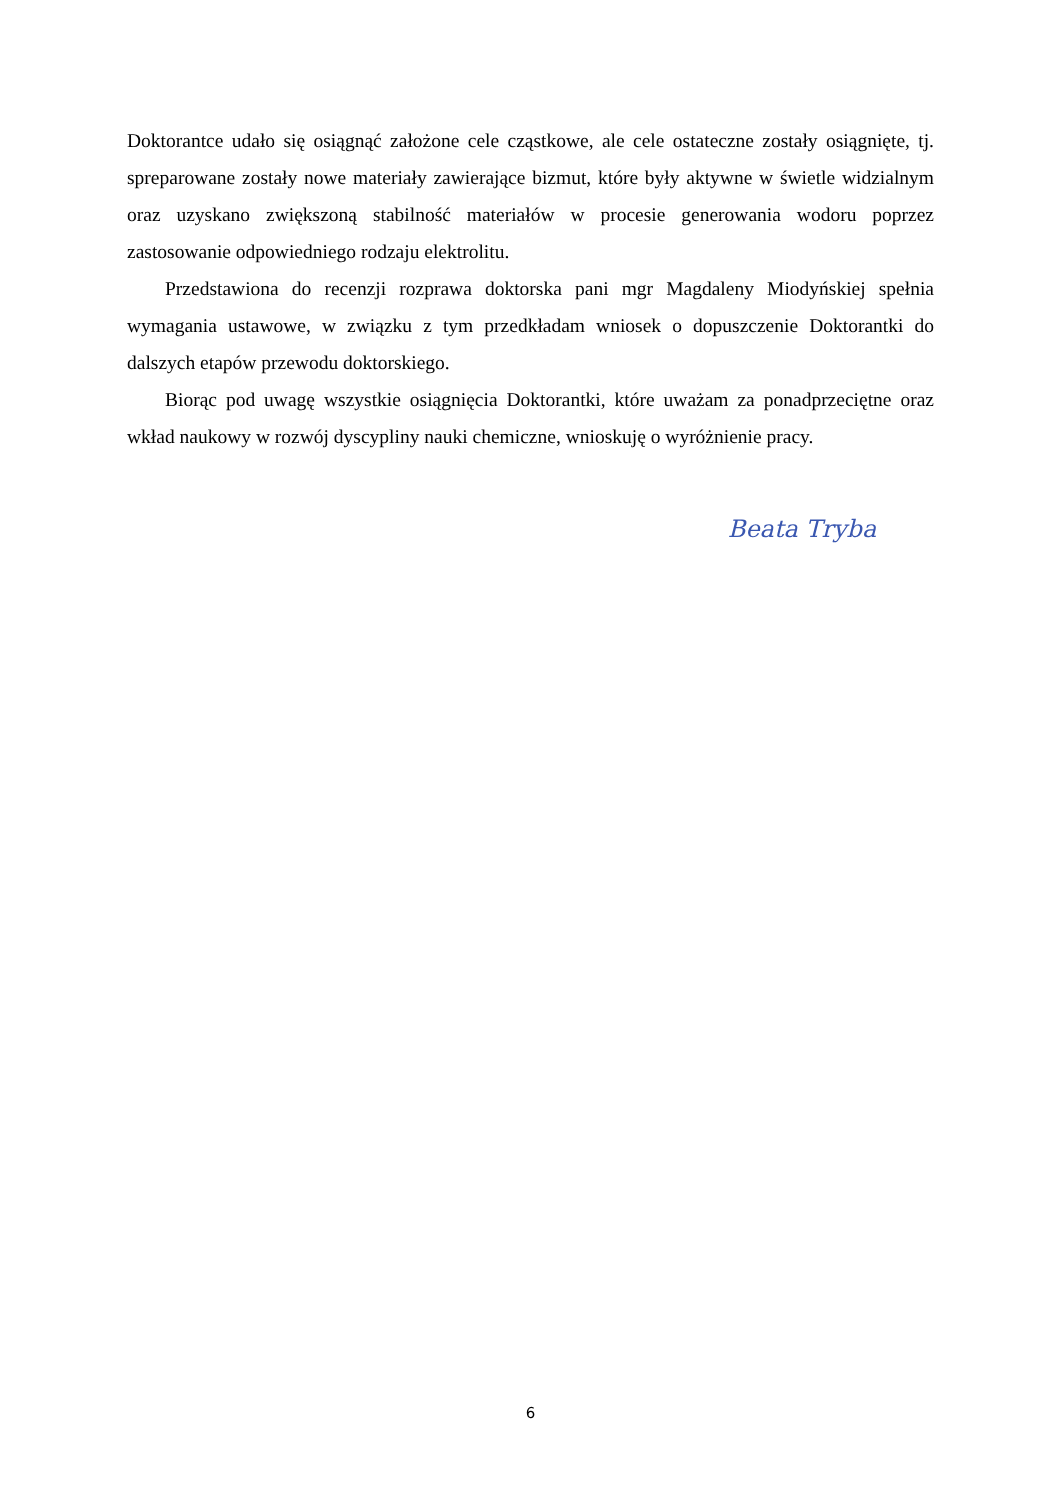Doktorantce udało się osiągnąć założone cele cząstkowe, ale cele ostateczne zostały osiągnięte, tj. spreparowane zostały nowe materiały zawierające bizmut, które były aktywne w świetle widzialnym oraz uzyskano zwiększoną stabilność materiałów w procesie generowania wodoru poprzez zastosowanie odpowiedniego rodzaju elektrolitu.
Przedstawiona do recenzji rozprawa doktorska pani mgr Magdaleny Miodyńskiej spełnia wymagania ustawowe, w związku z tym przedkładam wniosek o dopuszczenie Doktorantki do dalszych etapów przewodu doktorskiego.
Biorąc pod uwagę wszystkie osiągnięcia Doktorantki, które uważam za ponadprzeciętne oraz wkład naukowy w rozwój dyscypliny nauki chemiczne, wnioskuję o wyróżnienie pracy.
Beata Tryba
6